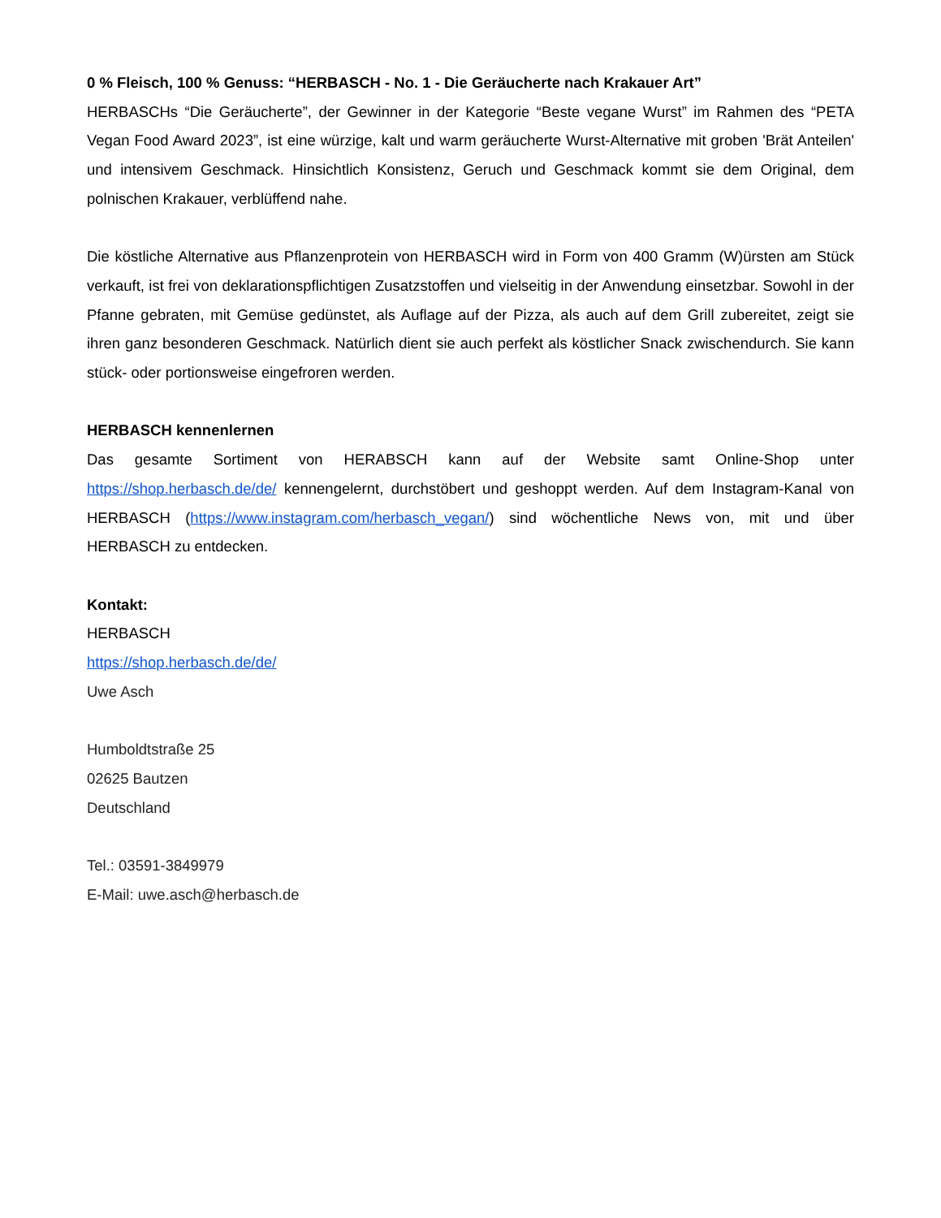0 % Fleisch, 100 % Genuss: “HERBASCH - No. 1 - Die Geräucherte nach Krakauer Art”
HERBASCHs “Die Geräucherte”, der Gewinner in der Kategorie “Beste vegane Wurst” im Rahmen des “PETA Vegan Food Award 2023”, ist eine würzige, kalt und warm geräucherte Wurst-Alternative mit groben 'Brät Anteilen' und intensivem Geschmack. Hinsichtlich Konsistenz, Geruch und Geschmack kommt sie dem Original, dem polnischen Krakauer, verblüffend nahe.
Die köstliche Alternative aus Pflanzenprotein von HERBASCH wird in Form von 400 Gramm (W)ürsten am Stück verkauft, ist frei von deklarationspflichtigen Zusatzstoffen und vielseitig in der Anwendung einsetzbar. Sowohl in der Pfanne gebraten, mit Gemüse gedünstet, als Auflage auf der Pizza, als auch auf dem Grill zubereitet, zeigt sie ihren ganz besonderen Geschmack. Natürlich dient sie auch perfekt als köstlicher Snack zwischendurch. Sie kann stück- oder portionsweise eingefroren werden.
HERBASCH kennenlernen
Das gesamte Sortiment von HERABSCH kann auf der Website samt Online-Shop unter https://shop.herbasch.de/de/ kennengelernt, durchstöbert und geshoppt werden. Auf dem Instagram-Kanal von HERBASCH (https://www.instagram.com/herbasch_vegan/) sind wöchentliche News von, mit und über HERBASCH zu entdecken.
Kontakt:
HERBASCH
https://shop.herbasch.de/de/
Uwe Asch
Humboldtstraße 25
02625 Bautzen
Deutschland
Tel.: 03591-3849979
E-Mail: uwe.asch@herbasch.de